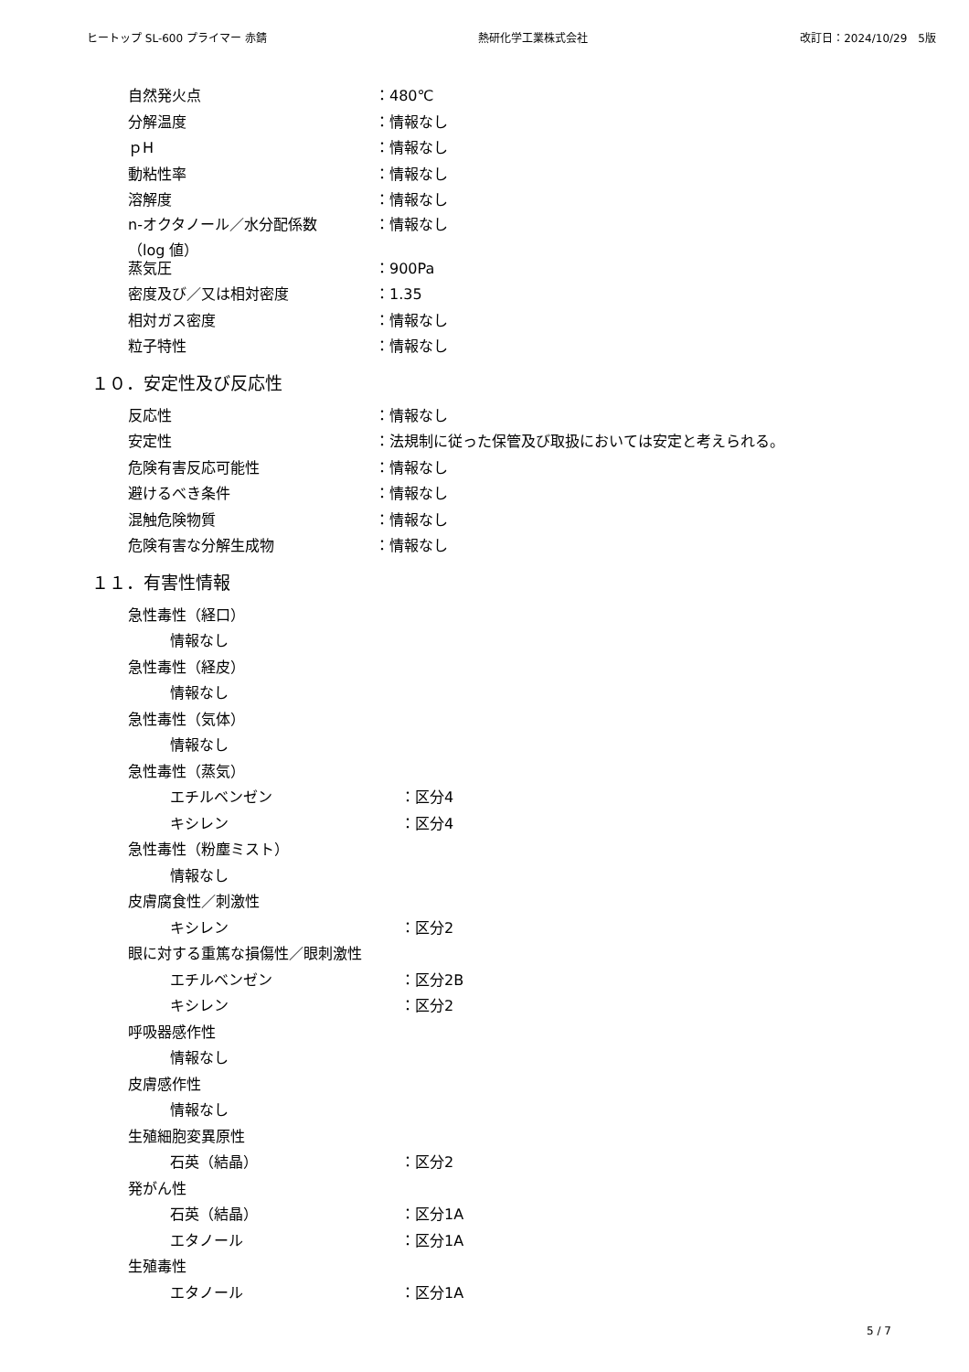ヒートップ SL-600 プライマー 赤錆 熱研化学工業株式会社 改訂日：2024/10/29　5版
自然発火点 ：480℃
分解温度 ：情報なし
ｐH ：情報なし
動粘性率 ：情報なし
溶解度 ：情報なし
n-オクタノール／水分配係数
（log 値） ：情報なし
蒸気圧 ：900Pa
密度及び／又は相対密度 ：1.35
相対ガス密度 ：情報なし
粒子特性 ：情報なし
１０．安定性及び反応性
反応性 ：情報なし
安定性 ：法規制に従った保管及び取扱においては安定と考えられる。
危険有害反応可能性 ：情報なし
避けるべき条件 ：情報なし
混触危険物質 ：情報なし
危険有害な分解生成物 ：情報なし
１１．有害性情報
急性毒性（経口）
情報なし
急性毒性（経皮）
情報なし
急性毒性（気体）
情報なし
急性毒性（蒸気）
エチルベンゼン ：区分4
キシレン ：区分4
急性毒性（粉塵ミスト）
情報なし
皮膚腐食性／刺激性
キシレン ：区分2
眼に対する重篤な損傷性／眼刺激性
エチルベンゼン ：区分2B
キシレン ：区分2
呼吸器感作性
情報なし
皮膚感作性
情報なし
生殖細胞変異原性
石英（結晶） ：区分2
発がん性
石英（結晶） ：区分1A
エタノール ：区分1A
生殖毒性
エタノール ：区分1A
5 / 7